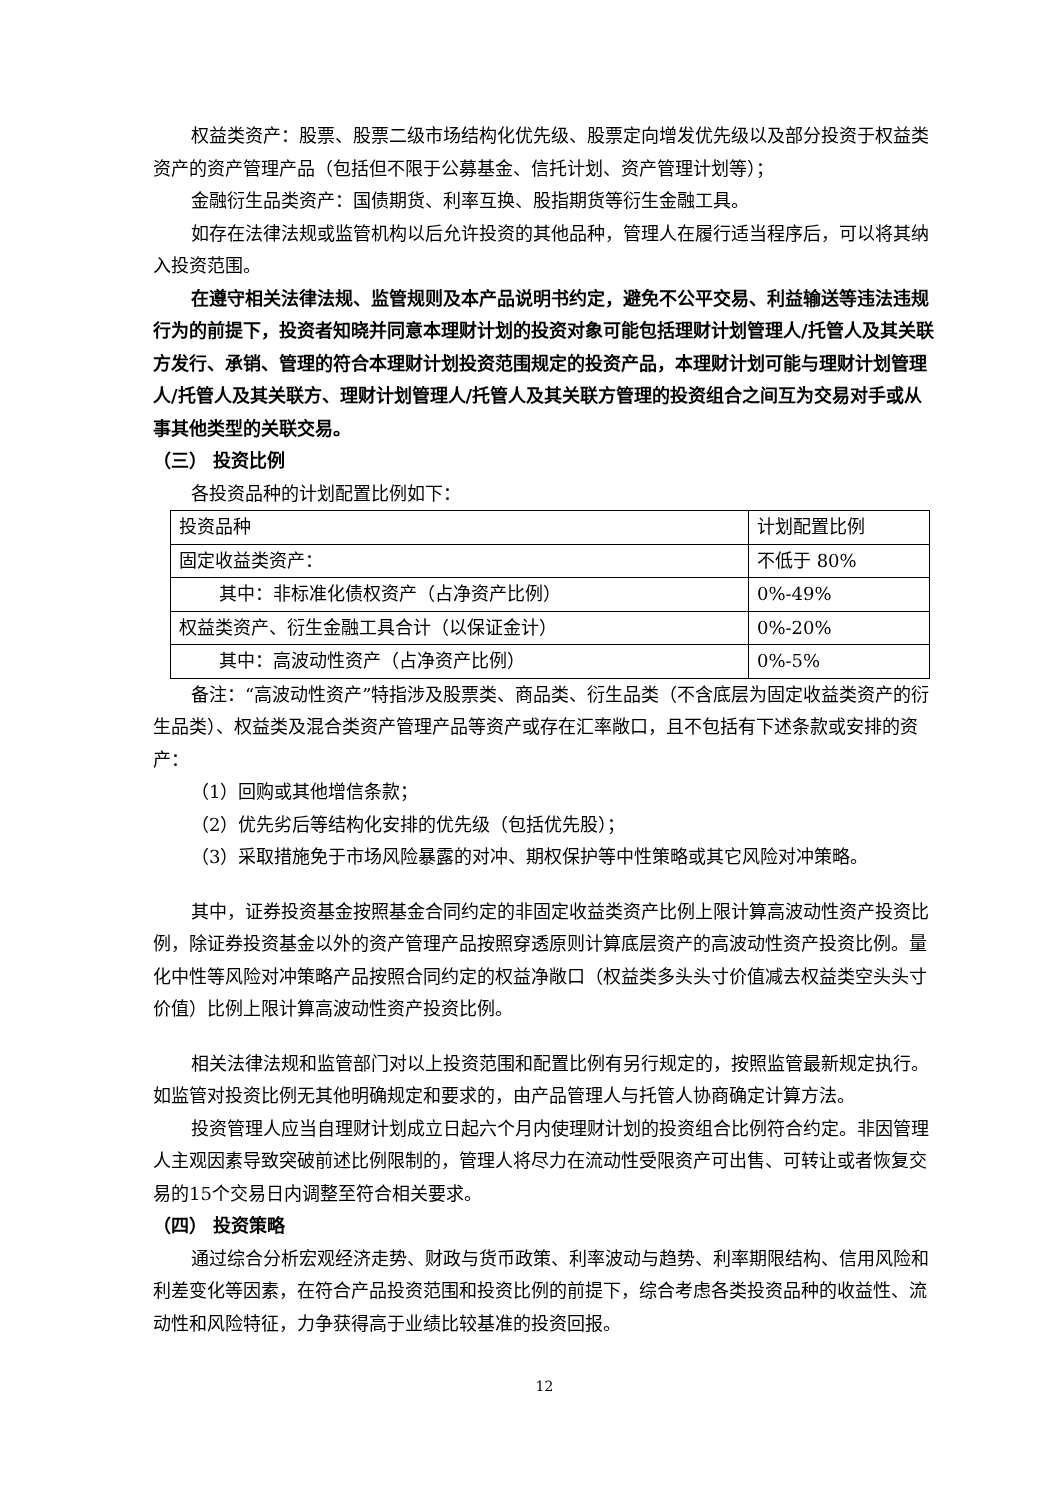权益类资产：股票、股票二级市场结构化优先级、股票定向增发优先级以及部分投资于权益类资产的资产管理产品（包括但不限于公募基金、信托计划、资产管理计划等）；
金融衍生品类资产：国债期货、利率互换、股指期货等衍生金融工具。
如存在法律法规或监管机构以后允许投资的其他品种，管理人在履行适当程序后，可以将其纳入投资范围。
在遵守相关法律法规、监管规则及本产品说明书约定，避免不公平交易、利益输送等违法违规行为的前提下，投资者知晓并同意本理财计划的投资对象可能包括理财计划管理人/托管人及其关联方发行、承销、管理的符合本理财计划投资范围规定的投资产品，本理财计划可能与理财计划管理人/托管人及其关联方、理财计划管理人/托管人及其关联方管理的投资组合之间互为交易对手或从事其他类型的关联交易。
（三） 投资比例
各投资品种的计划配置比例如下：
| 投资品种 | 计划配置比例 |
| 固定收益类资产： | 不低于 80% |
| 其中：非标准化债权资产（占净资产比例） | 0%-49% |
| 权益类资产、衍生金融工具合计（以保证金计） | 0%-20% |
| 其中：高波动性资产（占净资产比例） | 0%-5% |
备注：“高波动性资产”特指涉及股票类、商品类、衍生品类（不含底层为固定收益类资产的衍生品类）、权益类及混合类资产管理产品等资产或存在汇率敞口，且不包括有下述条款或安排的资产：
（1）回购或其他增信条款；
（2）优先劣后等结构化安排的优先级（包括优先股）；
（3）采取措施免于市场风险暴露的对冲、期权保护等中性策略或其它风险对冲策略。
其中，证券投资基金按照基金合同约定的非固定收益类资产比例上限计算高波动性资产投资比例，除证券投资基金以外的资产管理产品按照穿透原则计算底层资产的高波动性资产投资比例。量化中性等风险对冲策略产品按照合同约定的权益净敞口（权益类多头头寸价值减去权益类空头头寸价值）比例上限计算高波动性资产投资比例。
相关法律法规和监管部门对以上投资范围和配置比例有另行规定的，按照监管最新规定执行。如监管对投资比例无其他明确规定和要求的，由产品管理人与托管人协商确定计算方法。
投资管理人应当自理财计划成立日起六个月内使理财计划的投资组合比例符合约定。非因管理人主观因素导致突破前述比例限制的，管理人将尽力在流动性受限资产可出售、可转让或者恢复交易的15个交易日内调整至符合相关要求。
（四） 投资策略
通过综合分析宏观经济走势、财政与货币政策、利率波动与趋势、利率期限结构、信用风险和利差变化等因素，在符合产品投资范围和投资比例的前提下，综合考虑各类投资品种的收益性、流动性和风险特征，力争获得高于业绩比较基准的投资回报。
12